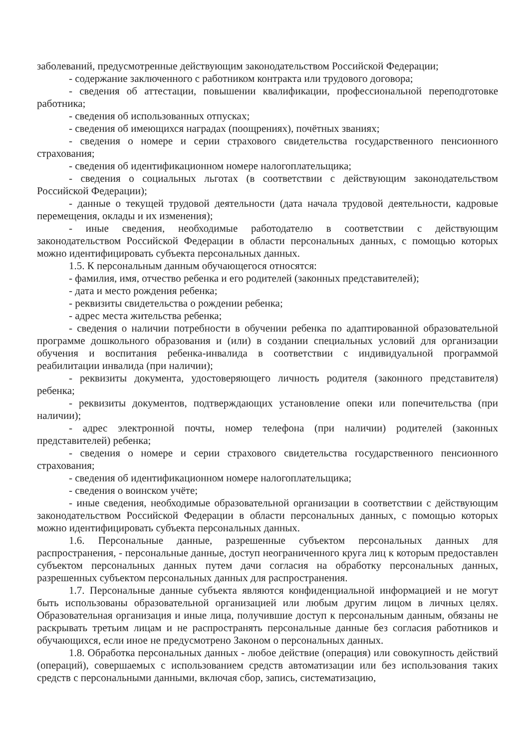заболеваний, предусмотренные действующим законодательством Российской Федерации;
- содержание заключенного с работником контракта или трудового договора;
- сведения об аттестации, повышении квалификации, профессиональной переподготовке работника;
- сведения об использованных отпусках;
- сведения об имеющихся наградах (поощрениях), почётных званиях;
- сведения о номере и серии страхового свидетельства государственного пенсионного страхования;
- сведения об идентификационном номере налогоплательщика;
- сведения о социальных льготах (в соответствии с действующим законодательством Российской Федерации);
- данные о текущей трудовой деятельности (дата начала трудовой деятельности, кадровые перемещения, оклады и их изменения);
- иные сведения, необходимые работодателю в соответствии с действующим законодательством Российской Федерации в области персональных данных, с помощью которых можно идентифицировать субъекта персональных данных.
1.5. К персональным данным обучающегося относятся:
- фамилия, имя, отчество ребенка и его родителей (законных представителей);
- дата и место рождения ребенка;
- реквизиты свидетельства о рождении ребенка;
- адрес места жительства ребенка;
- сведения о наличии потребности в обучении ребенка по адаптированной образовательной программе дошкольного образования и (или) в создании специальных условий для организации обучения и воспитания ребенка-инвалида в соответствии с индивидуальной программой реабилитации инвалида (при наличии);
- реквизиты документа, удостоверяющего личность родителя (законного представителя) ребенка;
- реквизиты документов, подтверждающих установление опеки или попечительства (при наличии);
- адрес электронной почты, номер телефона (при наличии) родителей (законных представителей) ребенка;
- сведения о номере и серии страхового свидетельства государственного пенсионного страхования;
- сведения об идентификационном номере налогоплательщика;
- сведения о воинском учёте;
- иные сведения, необходимые образовательной организации в соответствии с действующим законодательством Российской Федерации в области персональных данных, с помощью которых можно идентифицировать субъекта персональных данных.
1.6. Персональные данные, разрешенные субъектом персональных данных для распространения, - персональные данные, доступ неограниченного круга лиц к которым предоставлен субъектом персональных данных путем дачи согласия на обработку персональных данных, разрешенных субъектом персональных данных для распространения.
1.7. Персональные данные субъекта являются конфиденциальной информацией и не могут быть использованы образовательной организацией или любым другим лицом в личных целях. Образовательная организация и иные лица, получившие доступ к персональным данным, обязаны не раскрывать третьим лицам и не распространять персональные данные без согласия работников и обучающихся, если иное не предусмотрено Законом о персональных данных.
1.8. Обработка персональных данных - любое действие (операция) или совокупность действий (операций), совершаемых с использованием средств автоматизации или без использования таких средств с персональными данными, включая сбор, запись, систематизацию,